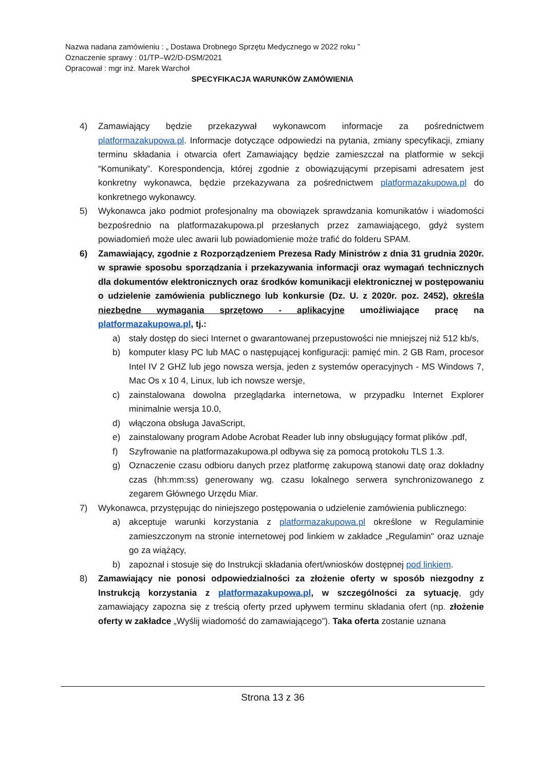Nazwa nadana zamówieniu : „ Dostawa Drobnego Sprzętu Medycznego w 2022 roku ”
Oznaczenie sprawy : 01/TP–W2/D-DSM/2021
Opracował : mgr inż. Marek Warchoł
SPECYFIKACJA WARUNKÓW ZAMÓWIENIA
4) Zamawiający będzie przekazywał wykonawcom informacje za pośrednictwem platformazakupowa.pl. Informacje dotyczące odpowiedzi na pytania, zmiany specyfikacji, zmiany terminu składania i otwarcia ofert Zamawiający będzie zamieszczał na platformie w sekcji “Komunikaty”. Korespondencja, której zgodnie z obowiązującymi przepisami adresatem jest konkretny wykonawca, będzie przekazywana za pośrednictwem platformazakupowa.pl do konkretnego wykonawcy.
5) Wykonawca jako podmiot profesjonalny ma obowiązek sprawdzania komunikatów i wiadomości bezpośrednio na platformazakupowa.pl przesłanych przez zamawiającego, gdyż system powiadomień może ulec awarii lub powiadomienie może trafić do folderu SPAM.
6) Zamawiający, zgodnie z Rozporządzeniem Prezesa Rady Ministrów z dnia 31 grudnia 2020r. w sprawie sposobu sporządzania i przekazywania informacji oraz wymagań technicznych dla dokumentów elektronicznych oraz środków komunikacji elektronicznej w postępowaniu o udzielenie zamówienia publicznego lub konkursie (Dz. U. z 2020r. poz. 2452), określa niezbędne wymagania sprzętowo - aplikacyjne umożliwiające pracę na platformazakupowa.pl, tj.:
a) stały dostęp do sieci Internet o gwarantowanej przepustowości nie mniejszej niż 512 kb/s,
b) komputer klasy PC lub MAC o następującej konfiguracji: pamięć min. 2 GB Ram, procesor Intel IV 2 GHZ lub jego nowsza wersja, jeden z systemów operacyjnych - MS Windows 7, Mac Os x 10 4, Linux, lub ich nowsze wersje,
c) zainstalowana dowolna przeglądarka internetowa, w przypadku Internet Explorer minimalnie wersja 10.0,
d) włączona obsługa JavaScript,
e) zainstalowany program Adobe Acrobat Reader lub inny obsługujący format plików .pdf,
f) Szyfrowanie na platformazakupowa.pl odbywa się za pomocą protokołu TLS 1.3.
g) Oznaczenie czasu odbioru danych przez platformę zakupową stanowi datę oraz dokładny czas (hh:mm:ss) generowany wg. czasu lokalnego serwera synchronizowanego z zegarem Głównego Urzędu Miar.
7) Wykonawca, przystępując do niniejszego postępowania o udzielenie zamówienia publicznego:
a) akceptuje warunki korzystania z platformazakupowa.pl określone w Regulaminie zamieszczonym na stronie internetowej pod linkiem w zakładce „Regulamin" oraz uznaje go za wiążący,
b) zapoznał i stosuje się do Instrukcji składania ofert/wniosków dostępnej pod linkiem.
8) Zamawiający nie ponosi odpowiedzialności za złożenie oferty w sposób niezgodny z Instrukcją korzystania z platformazakupowa.pl, w szczególności za sytuację, gdy zamawiający zapozna się z treścią oferty przed upływem terminu składania ofert (np. złożenie oferty w zakładce „Wyślij wiadomość do zamawiającego”). Taka oferta zostanie uznana
Strona 13 z 36